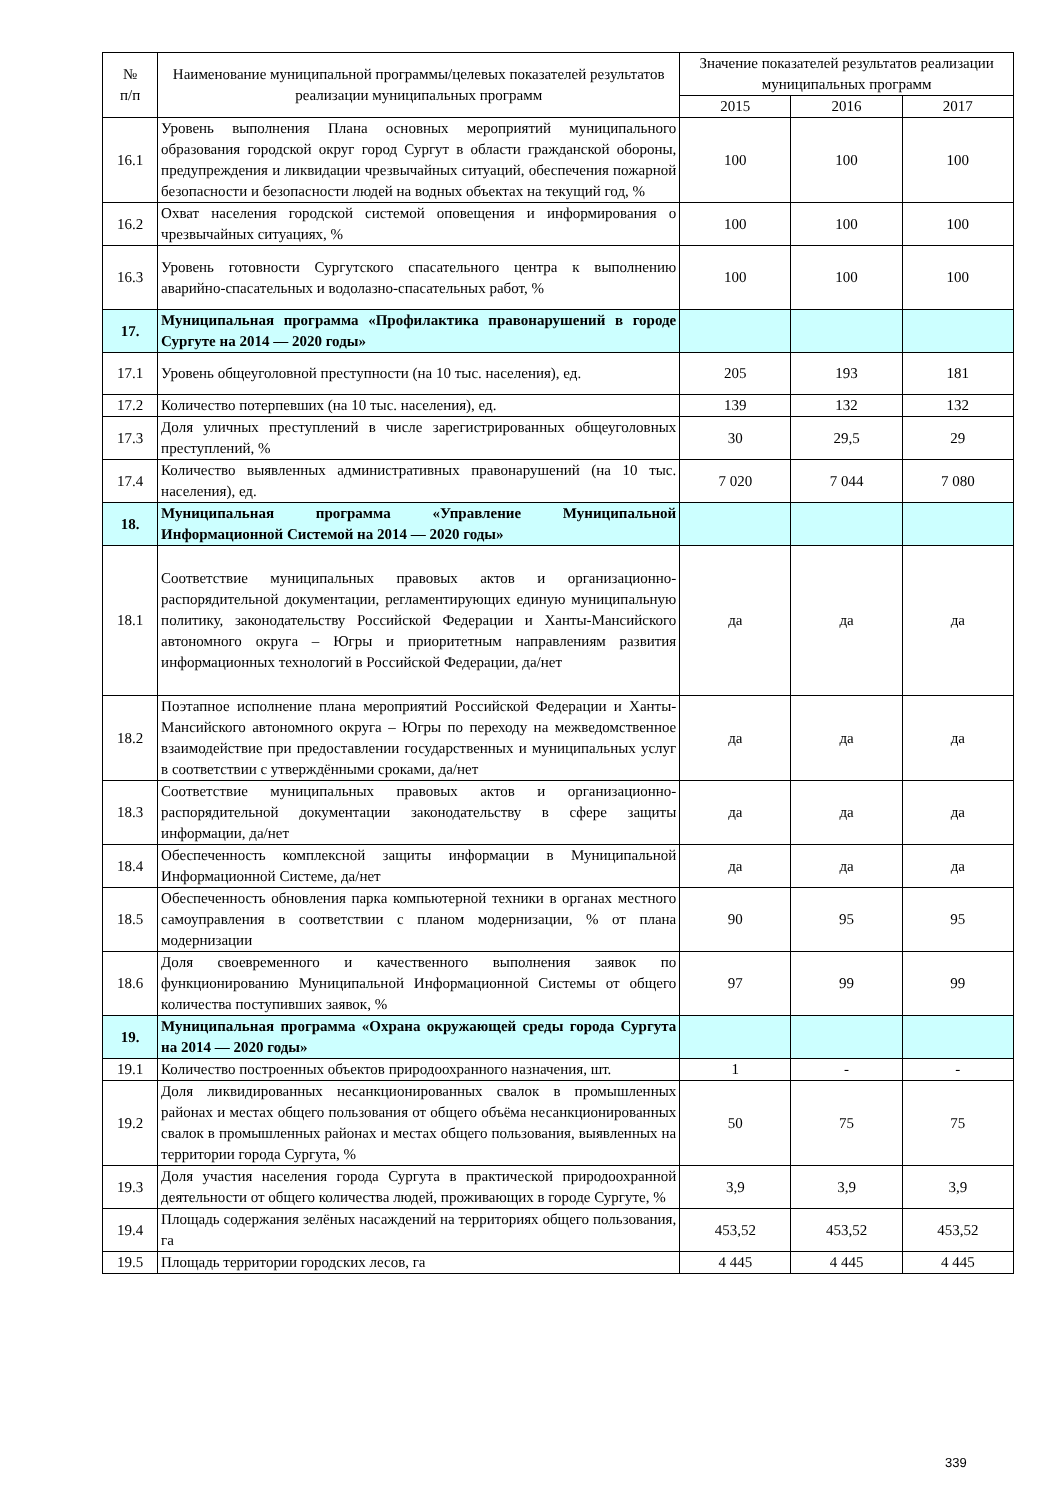| № п/п | Наименование муниципальной программы/целевых показателей результатов реализации муниципальных программ | Значение показателей результатов реализации муниципальных программ | | |
| --- | --- | --- | --- | --- |
| | | 2015 | 2016 | 2017 |
| 16.1 | Уровень выполнения Плана основных мероприятий муниципального образования городской округ город Сургут в области гражданской обороны, предупреждения и ликвидации чрезвычайных ситуаций, обеспечения пожарной безопасности и безопасности людей на водных объектах на текущий год, % | 100 | 100 | 100 |
| 16.2 | Охват населения городской системой оповещения и информирования о чрезвычайных ситуациях, % | 100 | 100 | 100 |
| 16.3 | Уровень готовности Сургутского спасательного центра к выполнению аварийно-спасательных и водолазно-спасательных работ, % | 100 | 100 | 100 |
| 17. | Муниципальная программа «Профилактика правонарушений в городе Сургуте на 2014 — 2020 годы» | | | |
| 17.1 | Уровень общеуголовной преступности (на 10 тыс. населения), ед. | 205 | 193 | 181 |
| 17.2 | Количество потерпевших (на 10 тыс. населения), ед. | 139 | 132 | 132 |
| 17.3 | Доля уличных преступлений в числе зарегистрированных общеуголовных преступлений, % | 30 | 29,5 | 29 |
| 17.4 | Количество выявленных административных правонарушений (на 10 тыс. населения), ед. | 7 020 | 7 044 | 7 080 |
| 18. | Муниципальная программа «Управление Муниципальной Информационной Системой на 2014 — 2020 годы» | | | |
| 18.1 | Соответствие муниципальных правовых актов и организационно-распорядительной документации, регламентирующих единую муниципальную политику, законодательству Российской Федерации и Ханты-Мансийского автономного округа – Югры и приоритетным направлениям развития информационных технологий в Российской Федерации, да/нет | да | да | да |
| 18.2 | Поэтапное исполнение плана мероприятий Российской Федерации и Ханты-Мансийского автономного округа – Югры по переходу на межведомственное взаимодействие при предоставлении государственных и муниципальных услуг в соответствии с утверждёнными сроками, да/нет | да | да | да |
| 18.3 | Соответствие муниципальных правовых актов и организационно-распорядительной документации законодательству в сфере защиты информации, да/нет | да | да | да |
| 18.4 | Обеспеченность комплексной защиты информации в Муниципальной Информационной Системе, да/нет | да | да | да |
| 18.5 | Обеспеченность обновления парка компьютерной техники в органах местного самоуправления в соответствии с планом модернизации, % от плана модернизации | 90 | 95 | 95 |
| 18.6 | Доля своевременного и качественного выполнения заявок по функционированию Муниципальной Информационной Системы от общего количества поступивших заявок, % | 97 | 99 | 99 |
| 19. | Муниципальная программа «Охрана окружающей среды города Сургута на 2014 — 2020 годы» | | | |
| 19.1 | Количество построенных объектов природоохранного назначения, шт. | 1 | - | - |
| 19.2 | Доля ликвидированных несанкционированных свалок в промышленных районах и местах общего пользования от общего объёма несанкционированных свалок в промышленных районах и местах общего пользования, выявленных на территории города Сургута, % | 50 | 75 | 75 |
| 19.3 | Доля участия населения города Сургута в практической природоохранной деятельности от общего количества людей, проживающих в городе Сургуте, % | 3,9 | 3,9 | 3,9 |
| 19.4 | Площадь содержания зелёных насаждений на территориях общего пользования, га | 453,52 | 453,52 | 453,52 |
| 19.5 | Площадь территории городских лесов, га | 4 445 | 4 445 | 4 445 |
339